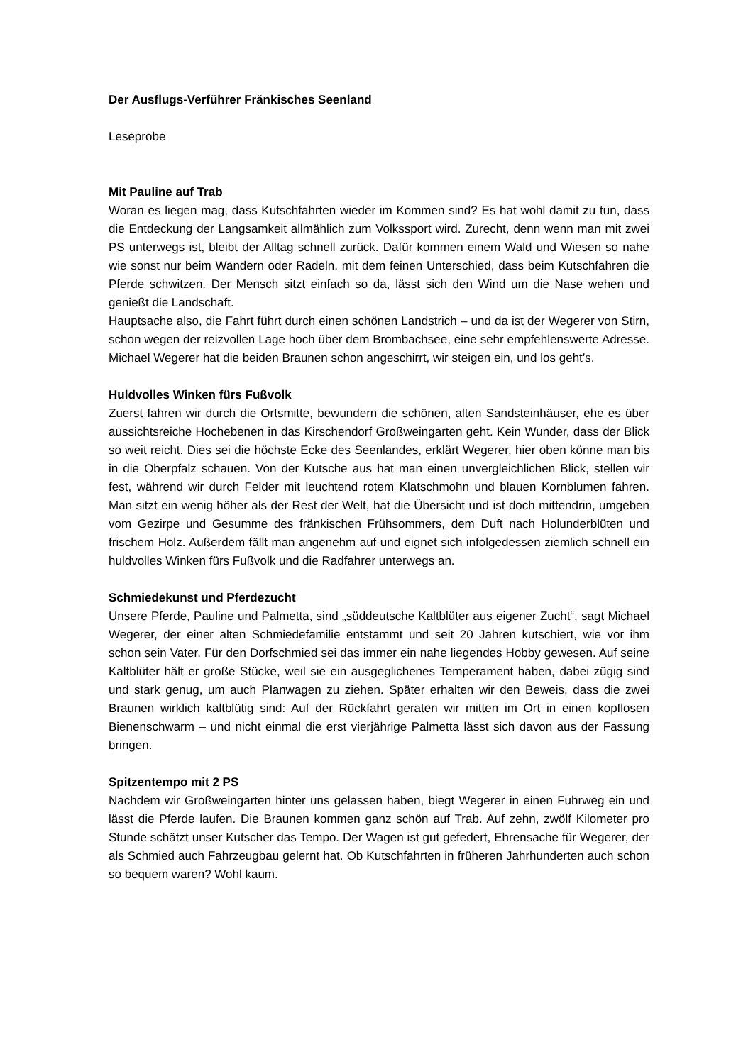Der Ausflugs-Verführer Fränkisches Seenland
Leseprobe
Mit Pauline auf Trab
Woran es liegen mag, dass Kutschfahrten wieder im Kommen sind? Es hat wohl damit zu tun, dass die Entdeckung der Langsamkeit allmählich zum Volkssport wird. Zurecht, denn wenn man mit zwei PS unterwegs ist, bleibt der Alltag schnell zurück. Dafür kommen einem Wald und Wiesen so nahe wie sonst nur beim Wandern oder Radeln, mit dem feinen Unterschied, dass beim Kutschfahren die Pferde schwitzen. Der Mensch sitzt einfach so da, lässt sich den Wind um die Nase wehen und genießt die Landschaft.
Hauptsache also, die Fahrt führt durch einen schönen Landstrich – und da ist der Wegerer von Stirn, schon wegen der reizvollen Lage hoch über dem Brombachsee, eine sehr empfehlenswerte Adresse. Michael Wegerer hat die beiden Braunen schon angeschirrt, wir steigen ein, und los geht’s.
Huldvolles Winken fürs Fußvolk
Zuerst fahren wir durch die Ortsmitte, bewundern die schönen, alten Sandsteinhäuser, ehe es über aussichtsreiche Hochebenen in das Kirschendorf Großweingarten geht. Kein Wunder, dass der Blick so weit reicht. Dies sei die höchste Ecke des Seenlandes, erklärt Wegerer, hier oben könne man bis in die Oberpfalz schauen. Von der Kutsche aus hat man einen unvergleichlichen Blick, stellen wir fest, während wir durch Felder mit leuchtend rotem Klatschmohn und blauen Kornblumen fahren. Man sitzt ein wenig höher als der Rest der Welt, hat die Übersicht und ist doch mittendrin, umgeben vom Gezirpe und Gesumme des fränkischen Frühsommers, dem Duft nach Holunderblüten und frischem Holz. Außerdem fällt man angenehm auf und eignet sich infolgedessen ziemlich schnell ein huldvolles Winken fürs Fußvolk und die Radfahrer unterwegs an.
Schmiedekunst und Pferdezucht
Unsere Pferde, Pauline und Palmetta, sind „süddeutsche Kaltblüter aus eigener Zucht“, sagt Michael Wegerer, der einer alten Schmiedefamilie entstammt und seit 20 Jahren kutschiert, wie vor ihm schon sein Vater. Für den Dorfschmied sei das immer ein nahe liegendes Hobby gewesen. Auf seine Kaltblüter hält er große Stücke, weil sie ein ausgeglichenes Temperament haben, dabei zügig sind und stark genug, um auch Planwagen zu ziehen. Später erhalten wir den Beweis, dass die zwei Braunen wirklich kaltblütig sind: Auf der Rückfahrt geraten wir mitten im Ort in einen kopflosen Bienenschwarm – und nicht einmal die erst vierjährige Palmetta lässt sich davon aus der Fassung bringen.
Spitzentempo mit 2 PS
Nachdem wir Großweingarten hinter uns gelassen haben, biegt Wegerer in einen Fuhrweg ein und lässt die Pferde laufen. Die Braunen kommen ganz schön auf Trab. Auf zehn, zwölf Kilometer pro Stunde schätzt unser Kutscher das Tempo. Der Wagen ist gut gefedert, Ehrensache für Wegerer, der als Schmied auch Fahrzeugbau gelernt hat. Ob Kutschfahrten in früheren Jahrhunderten auch schon so bequem waren? Wohl kaum.